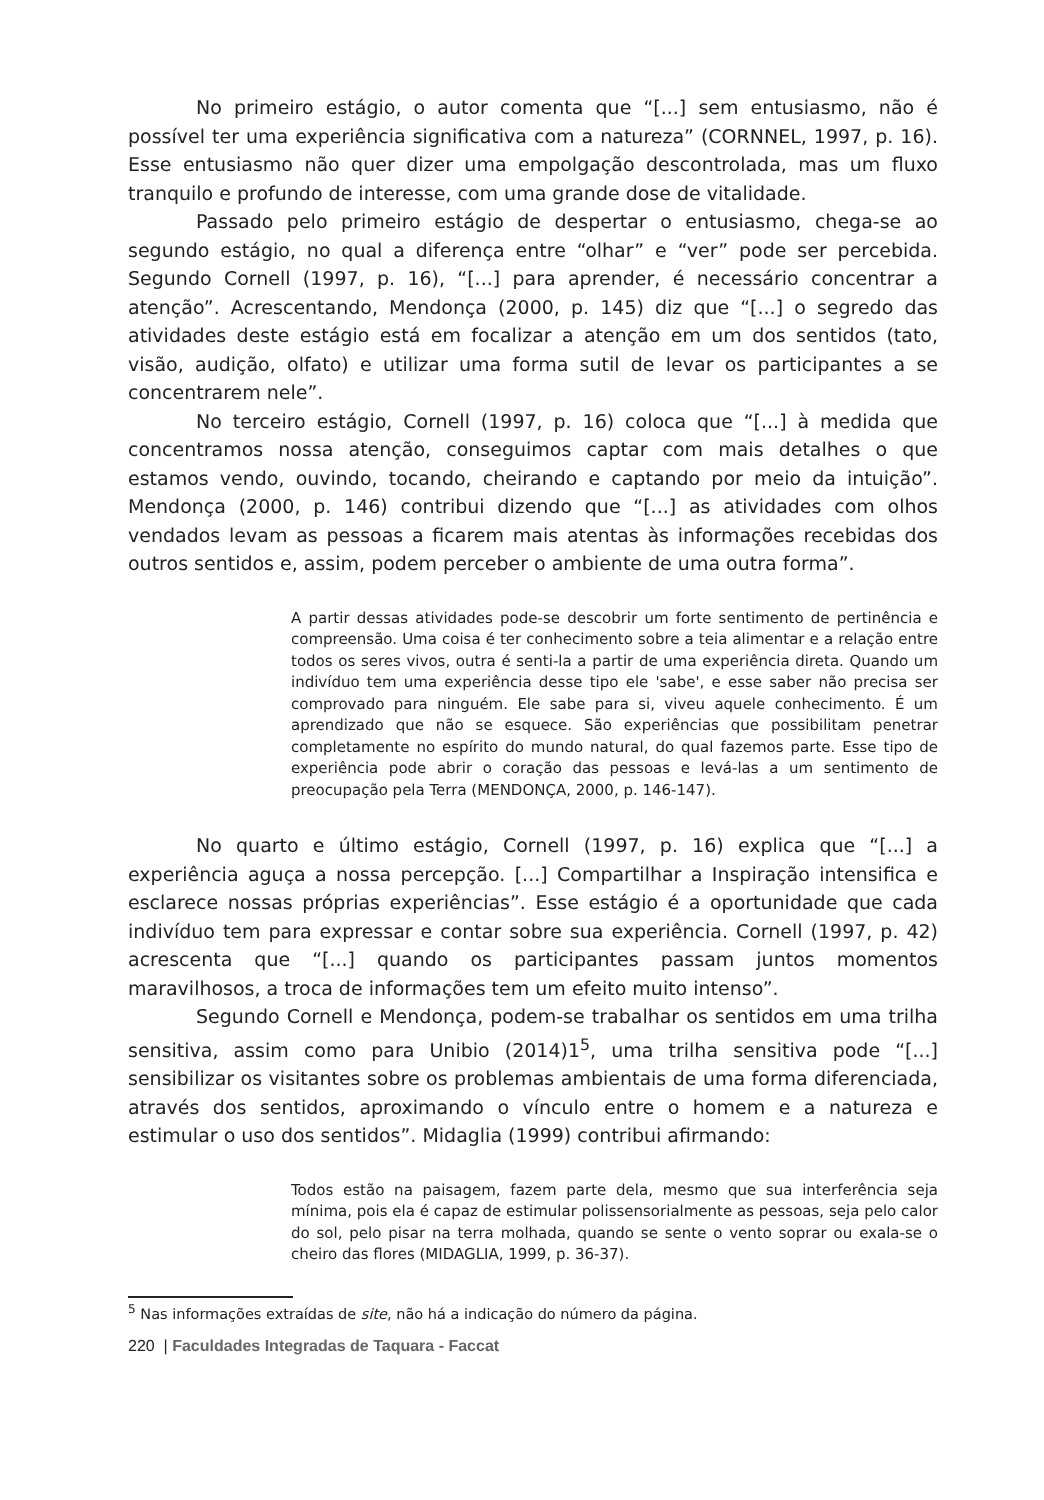No primeiro estágio, o autor comenta que “[...] sem entusiasmo, não é possível ter uma experiência significativa com a natureza” (CORNNEL, 1997, p. 16). Esse entusiasmo não quer dizer uma empolgação descontrolada, mas um fluxo tranquilo e profundo de interesse, com uma grande dose de vitalidade.
Passado pelo primeiro estágio de despertar o entusiasmo, chega-se ao segundo estágio, no qual a diferença entre “olhar” e “ver” pode ser percebida. Segundo Cornell (1997, p. 16), “[...] para aprender, é necessário concentrar a atenção”. Acrescentando, Mendonça (2000, p. 145) diz que “[...] o segredo das atividades deste estágio está em focalizar a atenção em um dos sentidos (tato, visão, audição, olfato) e utilizar uma forma sutil de levar os participantes a se concentrarem nele”.
No terceiro estágio, Cornell (1997, p. 16) coloca que “[...] à medida que concentramos nossa atenção, conseguimos captar com mais detalhes o que estamos vendo, ouvindo, tocando, cheirando e captando por meio da intuição”. Mendonça (2000, p. 146) contribui dizendo que “[...] as atividades com olhos vendados levam as pessoas a ficarem mais atentas às informações recebidas dos outros sentidos e, assim, podem perceber o ambiente de uma outra forma”.
A partir dessas atividades pode-se descobrir um forte sentimento de pertinência e compreensão. Uma coisa é ter conhecimento sobre a teia alimentar e a relação entre todos os seres vivos, outra é senti-la a partir de uma experiência direta. Quando um indivíduo tem uma experiência desse tipo ele 'sabe', e esse saber não precisa ser comprovado para ninguém. Ele sabe para si, viveu aquele conhecimento. É um aprendizado que não se esquece. São experiências que possibilitam penetrar completamente no espírito do mundo natural, do qual fazemos parte. Esse tipo de experiência pode abrir o coração das pessoas e levá-las a um sentimento de preocupação pela Terra (MENDONÇA, 2000, p. 146-147).
No quarto e último estágio, Cornell (1997, p. 16) explica que “[...] a experiência aguça a nossa percepção. [...] Compartilhar a Inspiração intensifica e esclarece nossas próprias experiências”. Esse estágio é a oportunidade que cada indivíduo tem para expressar e contar sobre sua experiência. Cornell (1997, p. 42) acrescenta que “[...] quando os participantes passam juntos momentos maravilhosos, a troca de informações tem um efeito muito intenso”.
Segundo Cornell e Mendonça, podem-se trabalhar os sentidos em uma trilha sensitiva, assim como para Unibio (2014)1<sup>5</sup>, uma trilha sensitiva pode “[...] sensibilizar os visitantes sobre os problemas ambientais de uma forma diferenciada, através dos sentidos, aproximando o vínculo entre o homem e a natureza e estimular o uso dos sentidos”. Midaglia (1999) contribui afirmando:
Todos estão na paisagem, fazem parte dela, mesmo que sua interferência seja mínima, pois ela é capaz de estimular polissensorialmente as pessoas, seja pelo calor do sol, pelo pisar na terra molhada, quando se sente o vento soprar ou exala-se o cheiro das flores (MIDAGLIA, 1999, p. 36-37).
<sup>5</sup> Nas informações extraídas de site, não há a indicação do número da página.
220 | Faculdades Integradas de Taquara - Faccat